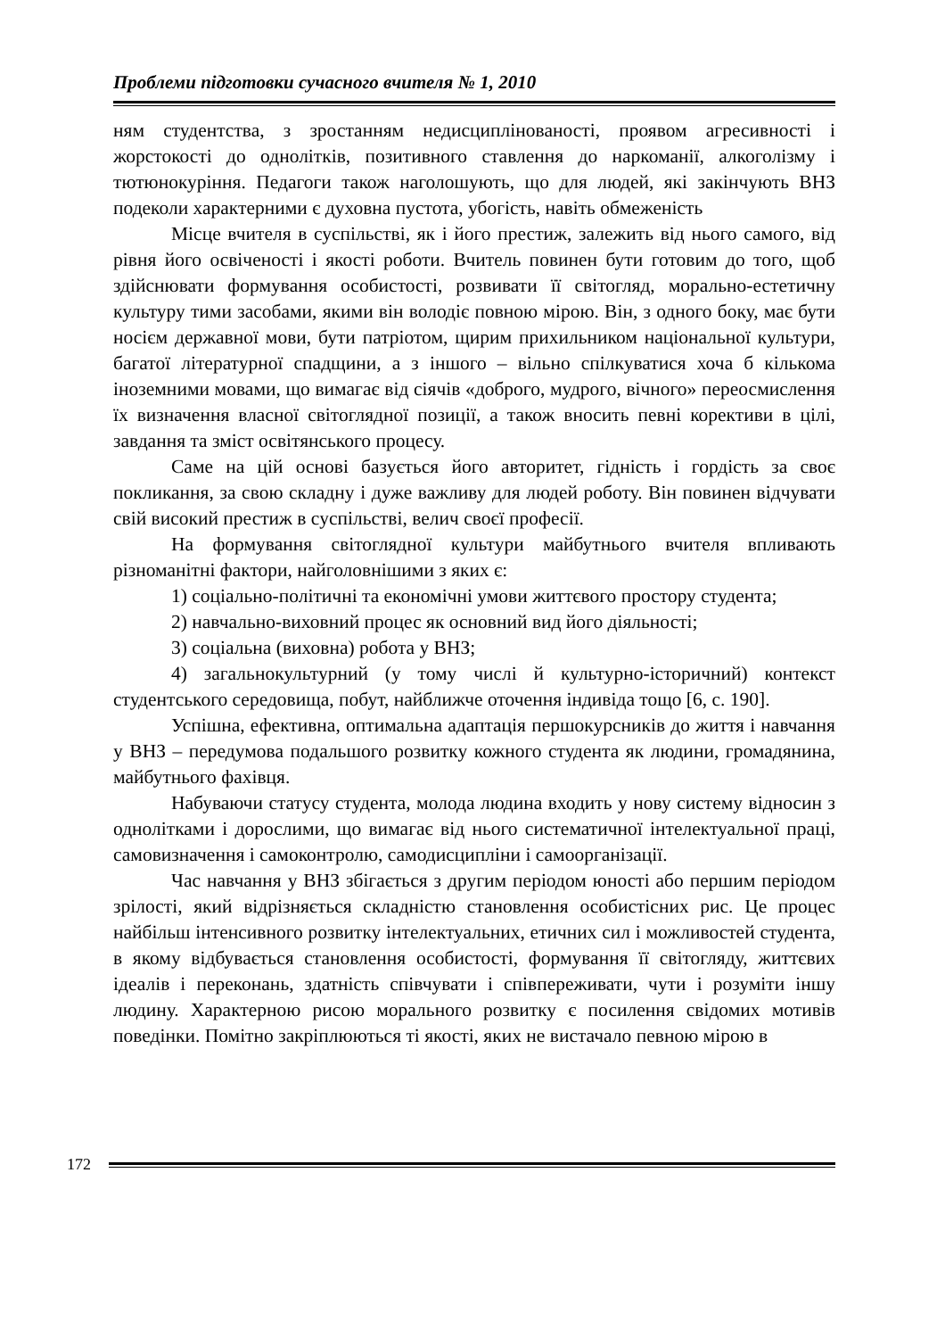Проблеми підготовки сучасного вчителя № 1, 2010
ням студентства, з зростанням недисциплінованості, проявом агресивності і жорстокості до однолітків, позитивного ставлення до наркоманії, алкоголізму і тютюнокуріння. Педагоги також наголошують, що для людей, які закінчують ВНЗ подеколи характерними є духовна пустота, убогість, навіть обмеженість
Місце вчителя в суспільстві, як і його престиж, залежить від нього самого, від рівня його освіченості і якості роботи. Вчитель повинен бути готовим до того, щоб здійснювати формування особистості, розвивати її світогляд, морально-естетичну культуру тими засобами, якими він володіє повною мірою. Він, з одного боку, має бути носієм державної мови, бути патріотом, щирим прихильником національної культури, багатої літературної спадщини, а з іншого – вільно спілкуватися хоча б кількома іноземними мовами, що вимагає від сіячів «доброго, мудрого, вічного» переосмислення їх визначення власної світоглядної позиції, а також вносить певні корективи в цілі, завдання та зміст освітянського процесу.
Саме на цій основі базується його авторитет, гідність і гордість за своє покликання, за свою складну і дуже важливу для людей роботу. Він повинен відчувати свій високий престиж в суспільстві, велич своєї професії.
На формування світоглядної культури майбутнього вчителя впливають різноманітні фактори, найголовнішими з яких є:
1) соціально-політичні та економічні умови життєвого простору студента;
2) навчально-виховний процес як основний вид його діяльності;
3) соціальна (виховна) робота у ВНЗ;
4) загальнокультурний (у тому числі й культурно-історичний) контекст студентського середовища, побут, найближче оточення індивіда тощо [6, с. 190].
Успішна, ефективна, оптимальна адаптація першокурсників до життя і навчання у ВНЗ – передумова подальшого розвитку кожного студента як людини, громадянина, майбутнього фахівця.
Набуваючи статусу студента, молода людина входить у нову систему відносин з однолітками і дорослими, що вимагає від нього систематичної інтелектуальної праці, самовизначення і самоконтролю, самодисципліни і самоорганізації.
Час навчання у ВНЗ збігається з другим періодом юності або першим періодом зрілості, який відрізняється складністю становлення особистісних рис. Це процес найбільш інтенсивного розвитку інтелектуальних, етичних сил і можливостей студента, в якому відбувається становлення особистості, формування її світогляду, життєвих ідеалів і переконань, здатність співчувати і співпереживати, чути і розуміти іншу людину. Характерною рисою морального розвитку є посилення свідомих мотивів поведінки. Помітно закріплюються ті якості, яких не вистачало певною мірою в
172